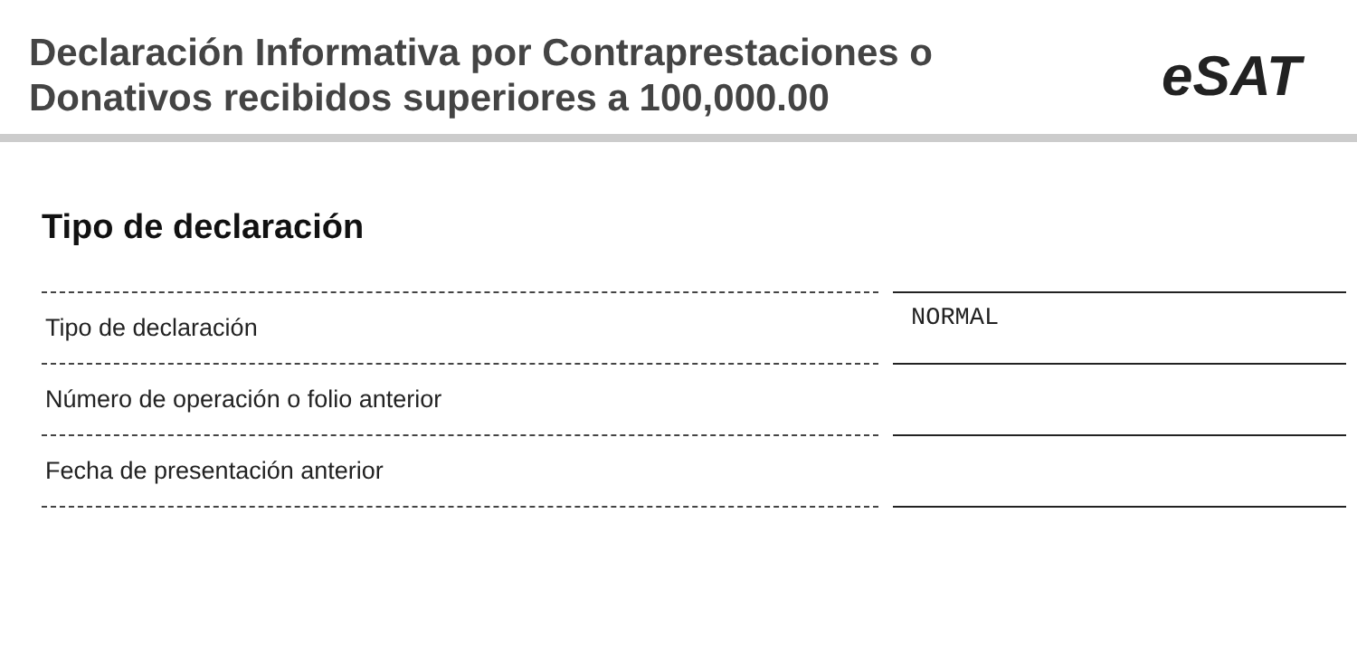Declaración Informativa por Contraprestaciones o
Donativos recibidos superiores a 100,000.00
eSAT
Tipo de declaración
| Tipo de declaración | | NORMAL |
| Número de operación o folio anterior | | |
| Fecha de presentación anterior | | |